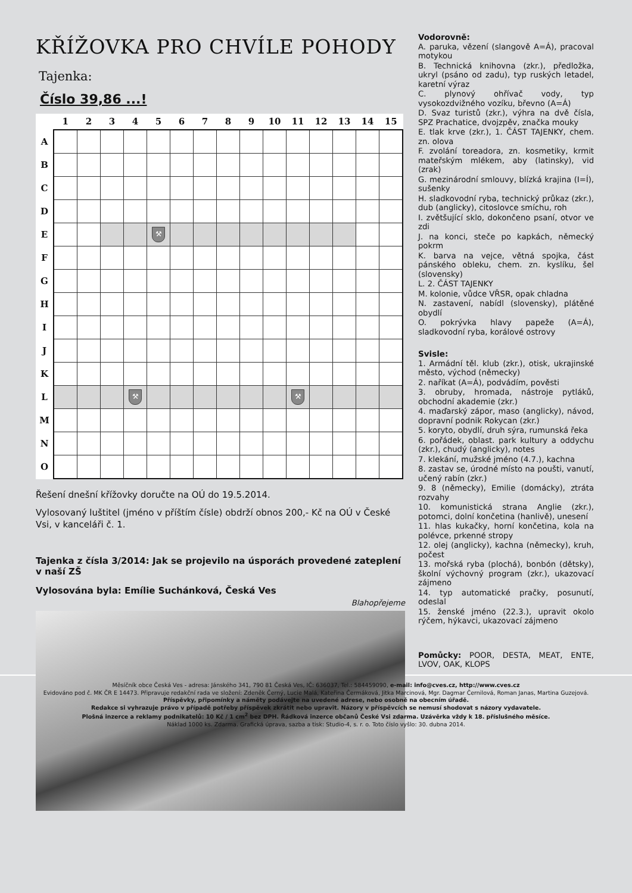KŘÍŽOVKA PRO CHVÍLE POHODY
Tajenka:
Číslo 39,86 ...!
| | 1 | 2 | 3 | 4 | 5 | 6 | 7 | 8 | 9 | 10 | 11 | 12 | 13 | 14 | 15 |
| --- | --- | --- | --- | --- | --- | --- | --- | --- | --- | --- | --- | --- | --- | --- | --- |
| A | | | | | | | | | | | | | | | |
| B | | | | | | | | | | | | | | | |
| C | | | | | | | | | | | | | | | |
| D | | | | | | | | | | | | | | | |
| E | | | | | ⚒ | | | | | | | | | | |
| F | | | | | | | | | | | | | | | |
| G | | | | | | | | | | | | | | | |
| H | | | | | | | | | | | | | | | |
| I | | | | | | | | | | | | | | | |
| J | | | | | | | | | | | | | | | |
| K | | | | | | | | | | | | | | | |
| L | | | | ⚒ | | | | | | | ⚒ | | | | |
| M | | | | | | | | | | | | | | | |
| N | | | | | | | | | | | | | | | |
| O | | | | | | | | | | | | | | | |
Řešení dnešní křížovky doručte na OÚ do 19.5.2014.
Vylosovaný luštitel (jméno v příštím čísle) obdrží obnos 200,- Kč na OÚ v České Vsi, v kanceláři č. 1.
Tajenka z čísla 3/2014: Jak se projevilo na úsporách provedené zateplení v naší ZŠ
Vylosována byla: Emílie Suchánková, Česká Ves
Blahopřejeme
Vodorovně:
A. paruka, vězení (slangově A=Á), pracoval motykou
B. Technická knihovna (zkr.), předložka, ukryl (psáno od zadu), typ ruských letadel, karetní výraz
C. plynový ohřívač vody, typ vysokozdvižného vozíku, břevno (A=Á)
D. Svaz turistů (zkr.), výhra na dvě čísla, SPZ Prachatice, dvojzpěv, značka mouky
E. tlak krve (zkr.), 1. ČÁST TAJENKY, chem. zn. olova
F. zvolání toreadora, zn. kosmetiky, krmit mateřským mlékem, aby (latinsky), vid (zrak)
G. mezinárodní smlouvy, blízká krajina (I=Í), sušenky
H. sladkovodní ryba, technický průkaz (zkr.), dub (anglicky), citoslovce smíchu, roh
I. zvětšující sklo, dokončeno psaní, otvor ve zdi
J. na konci, steče po kapkách, německý pokrm
K. barva na vejce, větná spojka, část pánského obleku, chem. zn. kyslíku, šel (slovensky)
L. 2. ČÁST TAJENKY
M. kolonie, vůdce VŘSR, opak chladna
N. zastavení, nabídl (slovensky), plátěné obydlí
O. pokrývka hlavy papeže (A=Á), sladkovodní ryba, korálové ostrovy
Svisle:
1. Armádní těl. klub (zkr.), otisk, ukrajinské město, východ (německy)
2. naříkat (A=Á), podvádím, pověsti
3. obruby, hromada, nástroje pytláků, obchodní akademie (zkr.)
4. maďarský zápor, maso (anglicky), návod, dopravní podnik Rokycan (zkr.)
5. koryto, obydlí, druh sýra, rumunská řeka
6. pořádek, oblast. park kultury a oddychu (zkr.), chudý (anglicky), notes
7. klekání, mužské jméno (4.7.), kachna
8. zastav se, úrodné místo na poušti, vanutí, učený rabín (zkr.)
9. 8 (německy), Emilie (domácky), ztráta rozvahy
10. komunistická strana Anglie (zkr.), potomci, dolní končetina (hanlivě), unesení
11. hlas kukačky, horní končetina, kola na polévce, prkenné stropy
12. olej (anglicky), kachna (německy), kruh, počest
13. mořská ryba (plochá), bonbón (dětsky), školní výchovný program (zkr.), ukazovací zájmeno
14. typ automatické pračky, posunutí, odeslal
15. ženské jméno (22.3.), upravit okolo rýčem, hýkavci, ukazovací zájmeno
Pomůcky: POOR, DESTA, MEAT, ENTE, LVOV, OAK, KLOPS
Měsíčník obce Česká Ves - adresa: Jánského 341, 790 81 Česká Ves, IČ: 636037, Tel.: 584459090, e-mail: info@cves.cz, http://www.cves.cz
Evidováno pod č. MK ČR E 14473. Připravuje redakční rada ve složení: Zdeněk Černý, Lucie Malá, Kateřina Čermáková, Jitka Marcinová, Mgr. Dagmar Černilová, Roman Janas, Martina Guzejová.
Příspěvky, připomínky a náměty podávejte na uvedené adrese, nebo osobně na obecním úřadě.
Redakce si vyhrazuje právo v případě potřeby příspěvek zkrátit nebo upravit. Názory v příspěvcích se nemusí shodovat s názory vydavatele.
Plošná inzerce a reklamy podnikatelů: 10 Kč / 1 cm<sup>2</sup> bez DPH. Řádková inzerce občanů České Vsi zdarma. Uzávěrka vždy k 18. příslušného měsíce.
Náklad 1000 ks. Zdarma. Grafická úprava, sazba a tisk: Studio-4, s. r. o. Toto číslo vyšlo: 30. dubna 2014.